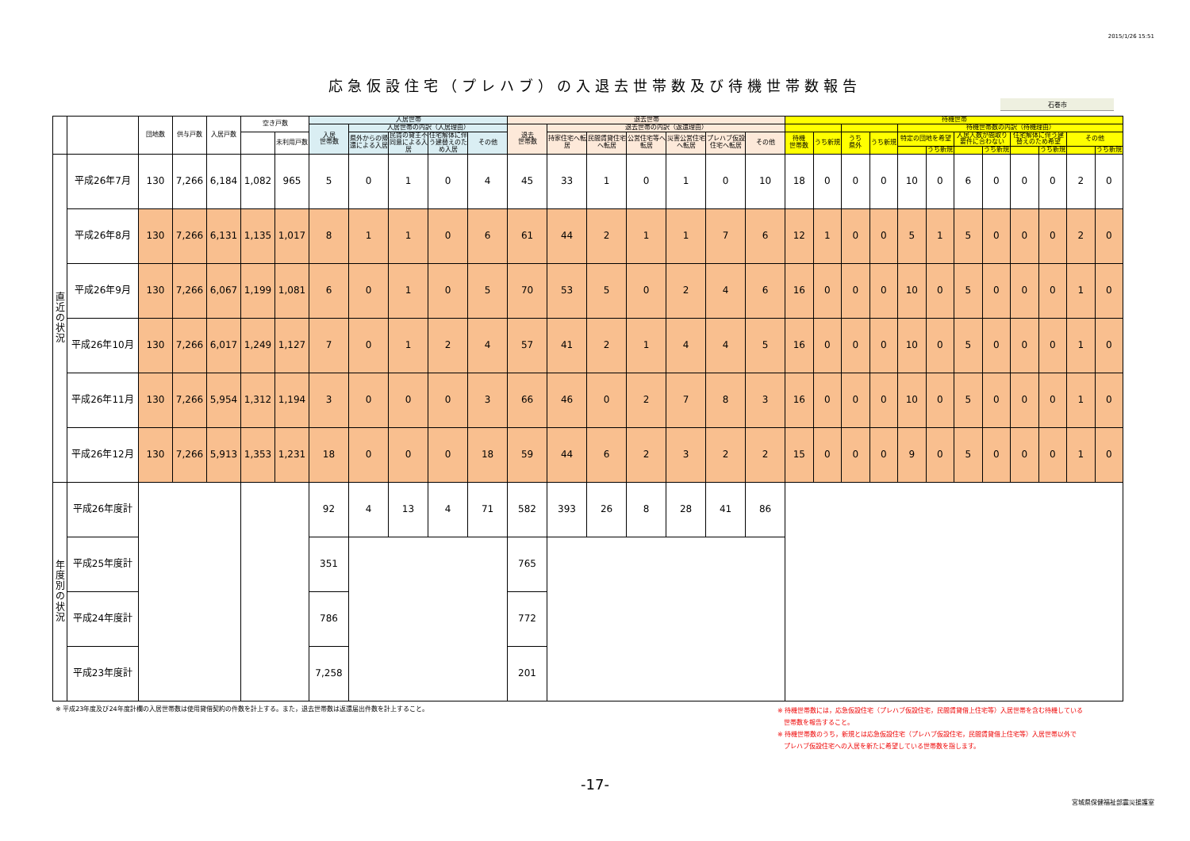2015/1/26 15:51
応急仮設住宅（プレハブ）の入退去世帯数及び待機世帯数報告
石巻市
| | | 団地数 | 供与戸数 | 入居戸数 | 空き戸数 | | 入居世帯 | | | | | 退去世帯 | | | | | | | 待機世帯 | | | | | | | | | | | |
| --- | --- | --- | --- | --- | --- | --- | --- | --- | --- | --- | --- | --- | --- | --- | --- | --- | --- | --- | --- | --- | --- | --- | --- | --- | --- | --- | --- | --- | --- | --- |
| | | | | | | | 入居 世帯数 | 入居世帯の内訳（入居理由） | | | | 退去 世帯数 | 退去世帯の内訳（返還理由） | | | | | | | | | | 待機世帯数の内訳（待機理由） | | | | | | | |
| | | | | | | 未利用戸数 | | 県外からの帰還による入居 | 民賃の貸主不同意による入居 | 住宅解体に伴う建替えのため入居 | その他 | | 持家住宅へ転居 | 民間賃貸住宅へ転居 | 公営住宅等へ転居 | 災害公営住宅へ転居 | プレハブ仮設住宅へ転居 | その他 | 待機 世帯数 | うち新規 | うち 県外 | うち新規 | 特定の団地を希望 | | 入居人数が間取り要件に合わない | | 住宅解体に伴う建替えのため希望 | | その他 | |
| | | | | | | | | | | | | | | | | | | | | | | | | うち新規 | | うち新規 | | うち新規 | | うち新規 |
| 直 近 の 状 況 | 平成26年7月 | 130 | 7,266 | 6,184 | 1,082 | 965 | 5 | 0 | 1 | 0 | 4 | 45 | 33 | 1 | 0 | 1 | 0 | 10 | 18 | 0 | 0 | 0 | 10 | 0 | 6 | 0 | 0 | 0 | 2 | 0 |
| | 平成26年8月 | 130 | 7,266 | 6,131 | 1,135 | 1,017 | 8 | 1 | 1 | 0 | 6 | 61 | 44 | 2 | 1 | 1 | 7 | 6 | 12 | 1 | 0 | 0 | 5 | 1 | 5 | 0 | 0 | 0 | 2 | 0 |
| | 平成26年9月 | 130 | 7,266 | 6,067 | 1,199 | 1,081 | 6 | 0 | 1 | 0 | 5 | 70 | 53 | 5 | 0 | 2 | 4 | 6 | 16 | 0 | 0 | 0 | 10 | 0 | 5 | 0 | 0 | 0 | 1 | 0 |
| | 平成26年10月 | 130 | 7,266 | 6,017 | 1,249 | 1,127 | 7 | 0 | 1 | 2 | 4 | 57 | 41 | 2 | 1 | 4 | 4 | 5 | 16 | 0 | 0 | 0 | 10 | 0 | 5 | 0 | 0 | 0 | 1 | 0 |
| | 平成26年11月 | 130 | 7,266 | 5,954 | 1,312 | 1,194 | 3 | 0 | 0 | 0 | 3 | 66 | 46 | 0 | 2 | 7 | 8 | 3 | 16 | 0 | 0 | 0 | 10 | 0 | 5 | 0 | 0 | 0 | 1 | 0 |
| | 平成26年12月 | 130 | 7,266 | 5,913 | 1,353 | 1,231 | 18 | 0 | 0 | 0 | 18 | 59 | 44 | 6 | 2 | 3 | 2 | 2 | 15 | 0 | 0 | 0 | 9 | 0 | 5 | 0 | 0 | 0 | 1 | 0 |
| 年 度 別 の 状 況 | 平成26年度計 | | | | | | 92 | 4 | 13 | 4 | 71 | 582 | 393 | 26 | 8 | 28 | 41 | 86 | | | | | | | | | | | | |
| | 平成25年度計 | | | | | | 351 | | | | | 765 | | | | | | | | | | | | | | | | | | |
| | 平成24年度計 | | | | | | 786 | | | | | 772 | | | | | | | | | | | | | | | | | | |
| | 平成23年度計 | | | | | | 7,258 | | | | | 201 | | | | | | | | | | | | | | | | | | |
※ 平成23年度及び24年度計欄の入居世帯数は使用貸借契約の件数を計上する。また，退去世帯数は返還届出件数を計上すること。
※ 待機世帯数には，応急仮設住宅（プレハブ仮設住宅，民間賃貸借上住宅等）入居世帯を含む待機している
　世帯数を報告すること。
※ 待機世帯数のうち，新規とは応急仮設住宅（プレハブ仮設住宅，民間賃貸借上住宅等）入居世帯以外で
　プレハブ仮設住宅への入居を新たに希望している世帯数を指します。
-17-
宮城県保健福祉部震災援護室